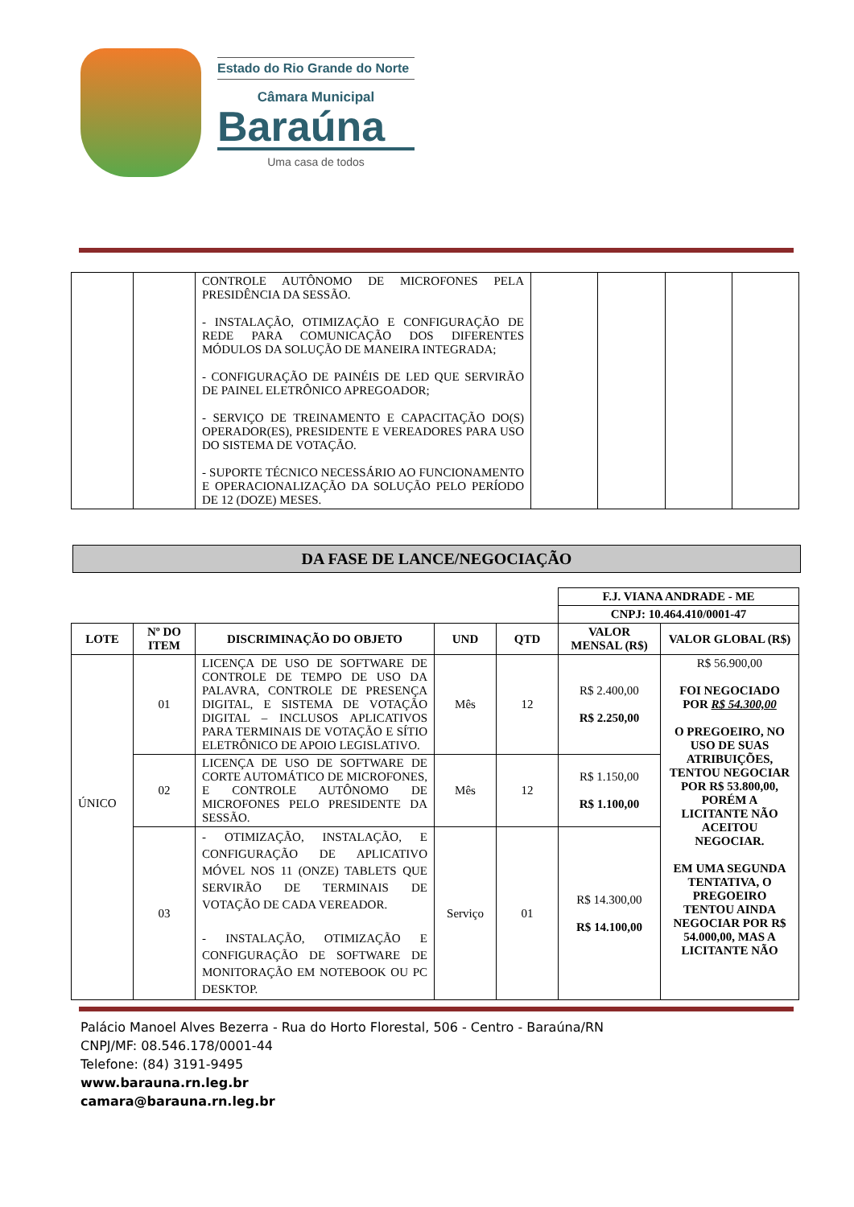Estado do Rio Grande do Norte
Câmara Municipal
Baraúna
Uma casa de todos
| | | CONTROLE AUTÔNOMO DE MICROFONES PELA PRESIDÊNCIA DA SESSÃO. - INSTALAÇÃO, OTIMIZAÇÃO E CONFIGURAÇÃO DE REDE PARA COMUNICAÇÃO DOS DIFERENTES MÓDULOS DA SOLUÇÃO DE MANEIRA INTEGRADA; - CONFIGURAÇÃO DE PAINÉIS DE LED QUE SERVIRÃO DE PAINEL ELETRÔNICO APREGOADOR; - SERVIÇO DE TREINAMENTO E CAPACITAÇÃO DO(S) OPERADOR(ES), PRESIDENTE E VEREADORES PARA USO DO SISTEMA DE VOTAÇÃO. - SUPORTE TÉCNICO NECESSÁRIO AO FUNCIONAMENTO E OPERACIONALIZAÇÃO DA SOLUÇÃO PELO PERÍODO DE 12 (DOZE) MESES. | | | | |
DA FASE DE LANCE/NEGOCIAÇÃO
| | | | | | F.J. VIANA ANDRADE - ME | |
| | | | | | CNPJ: 10.464.410/0001-47 | |
| LOTE | Nº DO ITEM | DISCRIMINAÇÃO DO OBJETO | UND | QTD | VALOR MENSAL (R$) | VALOR GLOBAL (R$) |
| ÚNICO | 01 | LICENÇA DE USO DE SOFTWARE DE CONTROLE DE TEMPO DE USO DA PALAVRA, CONTROLE DE PRESENÇA DIGITAL, E SISTEMA DE VOTAÇÃO DIGITAL – INCLUSOS APLICATIVOS PARA TERMINAIS DE VOTAÇÃO E SÍTIO ELETRÔNICO DE APOIO LEGISLATIVO. | Mês | 12 | R$ 2.400,00 R$ 2.250,00 | R$ 56.900,00 FOI NEGOCIADO POR R$ 54.300,00 O PREGOEIRO, NO USO DE SUAS ATRIBUIÇÕES, TENTOU NEGOCIAR POR R$ 53.800,00, PORÉM A LICITANTE NÃO ACEITOU NEGOCIAR. EM UMA SEGUNDA TENTATIVA, O PREGOEIRO TENTOU AINDA NEGOCIAR POR R$ 54.000,00, MAS A LICITANTE NÃO |
| | 02 | LICENÇA DE USO DE SOFTWARE DE CORTE AUTOMÁTICO DE MICROFONES, E CONTROLE AUTÔNOMO DE MICROFONES PELO PRESIDENTE DA SESSÃO. | Mês | 12 | R$ 1.150,00 R$ 1.100,00 | |
| | 03 | - OTIMIZAÇÃO, INSTALAÇÃO, E CONFIGURAÇÃO DE APLICATIVO MÓVEL NOS 11 (ONZE) TABLETS QUE SERVIRÃO DE TERMINAIS DE VOTAÇÃO DE CADA VEREADOR. - INSTALAÇÃO, OTIMIZAÇÃO E CONFIGURAÇÃO DE SOFTWARE DE MONITORAÇÃO EM NOTEBOOK OU PC DESKTOP. | Serviço | 01 | R$ 14.300,00 R$ 14.100,00 | |
Palácio Manoel Alves Bezerra - Rua do Horto Florestal, 506 - Centro - Baraúna/RN
CNPJ/MF: 08.546.178/0001-44
Telefone: (84) 3191-9495
www.barauna.rn.leg.br
camara@barauna.rn.leg.br